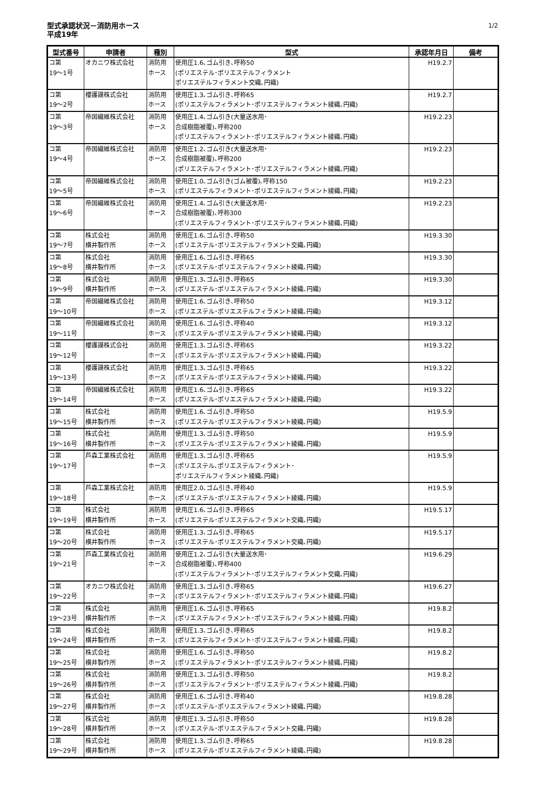型式承認状況－消防用ホース
平成19年
1/2
| 型式番号 | 申請者 | 種別 | 型式 | 承認年月日 | 備考 |
| --- | --- | --- | --- | --- | --- |
| コ第 19～1号 | オカニワ株式会社 | 消防用 ホース | 使用圧1.6､ゴム引き､呼称50 (ポリエステル･ポリエステルフィラメント ポリエステルフィラメント交織､円織) | H19.2.7 | |
| コ第 19～2号 | 櫻護謨株式会社 | 消防用 ホース | 使用圧1.3､ゴム引き､呼称65 (ポリエステルフィラメント･ポリエステルフィラメント綾織､円織) | H19.2.7 | |
| コ第 19～3号 | 帝国繊維株式会社 | 消防用 ホース | 使用圧1.4､ゴム引き(大量送水用･ 合成樹脂被覆)､呼称200 (ポリエステルフィラメント･ポリエステルフィラメント綾織､円織) | H19.2.23 | |
| コ第 19～4号 | 帝国繊維株式会社 | 消防用 ホース | 使用圧1.2､ゴム引き(大量送水用･ 合成樹脂被覆)､呼称200 (ポリエステルフィラメント･ポリエステルフィラメント綾織､円織) | H19.2.23 | |
| コ第 19～5号 | 帝国繊維株式会社 | 消防用 ホース | 使用圧1.0､ゴム引き(ゴム被覆)､呼称150 (ポリエステルフィラメント･ポリエステルフィラメント綾織､円織) | H19.2.23 | |
| コ第 19～6号 | 帝国繊維株式会社 | 消防用 ホース | 使用圧1.4､ゴム引き(大量送水用･ 合成樹脂被覆)､呼称300 (ポリエステルフィラメント･ポリエステルフィラメント綾織､円織) | H19.2.23 | |
| コ第 19～7号 | 株式会社 横井製作所 | 消防用 ホース | 使用圧1.6､ゴム引き､呼称50 (ポリエステル･ポリエステルフィラメント交織､円織) | H19.3.30 | |
| コ第 19～8号 | 株式会社 横井製作所 | 消防用 ホース | 使用圧1.6､ゴム引き､呼称65 (ポリエステル･ポリエステルフィラメント綾織､円織) | H19.3.30 | |
| コ第 19～9号 | 株式会社 横井製作所 | 消防用 ホース | 使用圧1.3､ゴム引き､呼称65 (ポリエステル･ポリエステルフィラメント綾織､円織) | H19.3.30 | |
| コ第 19～10号 | 帝国繊維株式会社 | 消防用 ホース | 使用圧1.6､ゴム引き､呼称50 (ポリエステル･ポリエステルフィラメント綾織､円織) | H19.3.12 | |
| コ第 19～11号 | 帝国繊維株式会社 | 消防用 ホース | 使用圧1.6､ゴム引き､呼称40 (ポリエステル･ポリエステルフィラメント綾織､円織) | H19.3.12 | |
| コ第 19～12号 | 櫻護謨株式会社 | 消防用 ホース | 使用圧1.3､ゴム引き､呼称65 (ポリエステル･ポリエステルフィラメント綾織､円織) | H19.3.22 | |
| コ第 19～13号 | 櫻護謨株式会社 | 消防用 ホース | 使用圧1.3､ゴム引き､呼称65 (ポリエステル･ポリエステルフィラメント綾織､円織) | H19.3.22 | |
| コ第 19～14号 | 帝国繊維株式会社 | 消防用 ホース | 使用圧1.6､ゴム引き､呼称65 (ポリエステル･ポリエステルフィラメント綾織､円織) | H19.3.22 | |
| コ第 19～15号 | 株式会社 横井製作所 | 消防用 ホース | 使用圧1.6､ゴム引き､呼称50 (ポリエステル･ポリエステルフィラメント綾織､円織) | H19.5.9 | |
| コ第 19～16号 | 株式会社 横井製作所 | 消防用 ホース | 使用圧1.3､ゴム引き､呼称50 (ポリエステル･ポリエステルフィラメント綾織､円織) | H19.5.9 | |
| コ第 19～17号 | 芦森工業株式会社 | 消防用 ホース | 使用圧1.3､ゴム引き､呼称65 (ポリエステル､ポリエステルフィラメント･ ポリエステルフィラメント綾織､円織) | H19.5.9 | |
| コ第 19～18号 | 芦森工業株式会社 | 消防用 ホース | 使用圧2.0､ゴム引き､呼称40 (ポリエステル･ポリエステルフィラメント綾織､円織) | H19.5.9 | |
| コ第 19～19号 | 株式会社 横井製作所 | 消防用 ホース | 使用圧1.6､ゴム引き､呼称65 (ポリエステル･ポリエステルフィラメント交織､円織) | H19.5.17 | |
| コ第 19～20号 | 株式会社 横井製作所 | 消防用 ホース | 使用圧1.3､ゴム引き､呼称65 (ポリエステル･ポリエステルフィラメント交織､円織) | H19.5.17 | |
| コ第 19～21号 | 芦森工業株式会社 | 消防用 ホース | 使用圧1.2､ゴム引き(大量送水用･ 合成樹脂被覆)､呼称400 (ポリエステルフィラメント･ポリエステルフィラメント交織､円織) | H19.6.29 | |
| コ第 19～22号 | オカニワ株式会社 | 消防用 ホース | 使用圧1.3､ゴム引き､呼称65 (ポリエステルフィラメント･ポリエステルフィラメント綾織､円織) | H19.6.27 | |
| コ第 19～23号 | 株式会社 横井製作所 | 消防用 ホース | 使用圧1.6､ゴム引き､呼称65 (ポリエステルフィラメント･ポリエステルフィラメント綾織､円織) | H19.8.2 | |
| コ第 19～24号 | 株式会社 横井製作所 | 消防用 ホース | 使用圧1.3､ゴム引き､呼称65 (ポリエステルフィラメント･ポリエステルフィラメント綾織､円織) | H19.8.2 | |
| コ第 19～25号 | 株式会社 横井製作所 | 消防用 ホース | 使用圧1.6､ゴム引き､呼称50 (ポリエステルフィラメント･ポリエステルフィラメント綾織､円織) | H19.8.2 | |
| コ第 19～26号 | 株式会社 横井製作所 | 消防用 ホース | 使用圧1.3､ゴム引き､呼称50 (ポリエステルフィラメント･ポリエステルフィラメント綾織､円織) | H19.8.2 | |
| コ第 19～27号 | 株式会社 横井製作所 | 消防用 ホース | 使用圧1.6､ゴム引き､呼称40 (ポリエステル･ポリエステルフィラメント綾織､円織) | H19.8.28 | |
| コ第 19～28号 | 株式会社 横井製作所 | 消防用 ホース | 使用圧1.3､ゴム引き､呼称50 (ポリエステル･ポリエステルフィラメント交織､円織) | H19.8.28 | |
| コ第 19～29号 | 株式会社 横井製作所 | 消防用 ホース | 使用圧1.3､ゴム引き､呼称65 (ポリエステル･ポリエステルフィラメント綾織､円織) | H19.8.28 | |